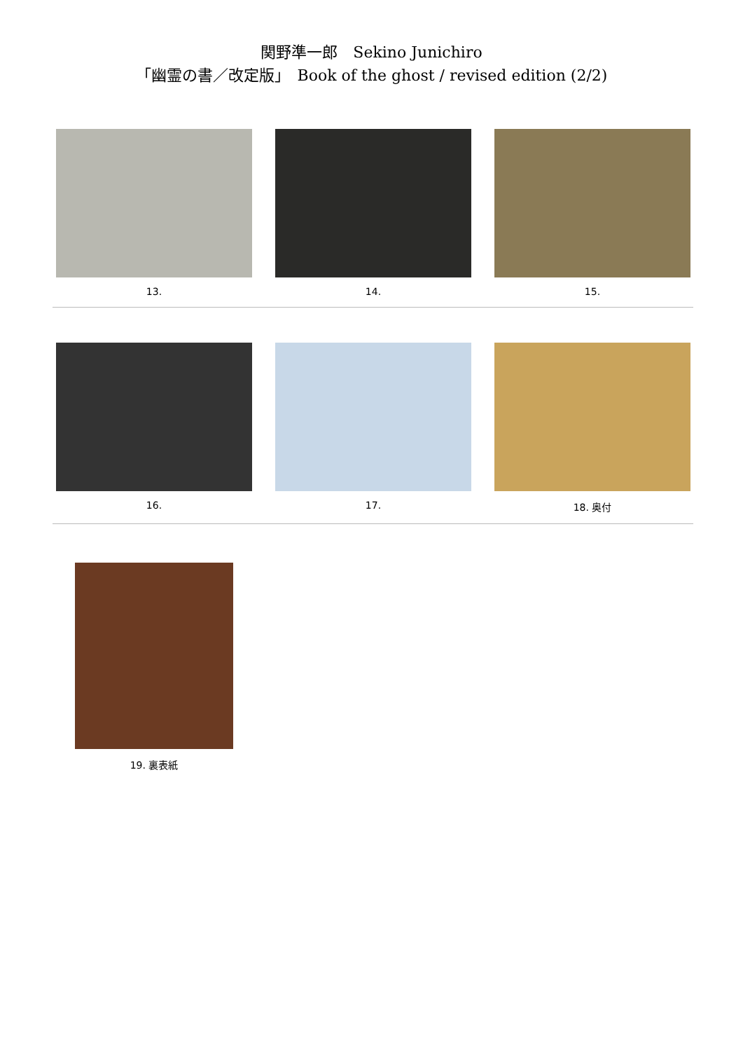関野準一郎　Sekino Junichiro
「幽霊の書／改定版」　Book of the ghost / revised edition (2/2)
13. 14. 15.
16. 17. 18. 奥付
19. 裏表紙